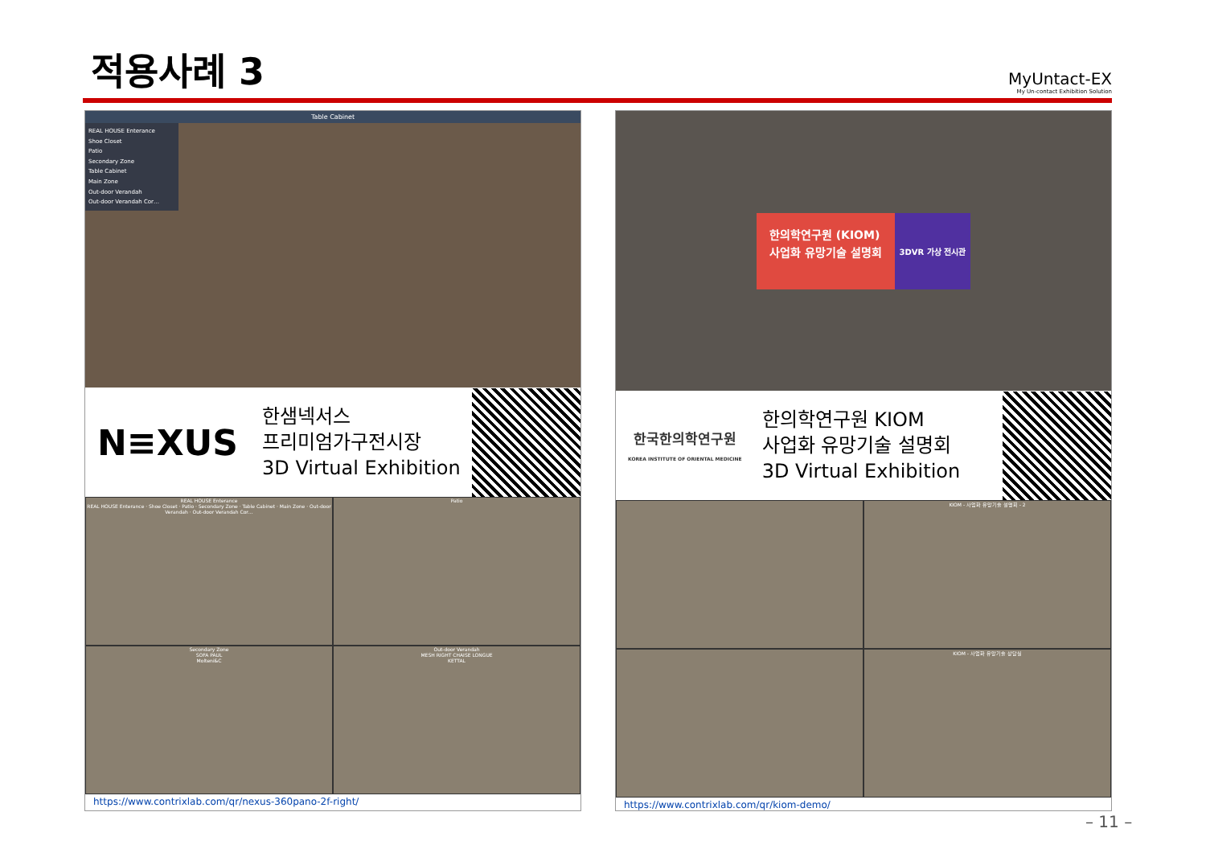적용사례 3
MyUntact-EX
My Un-contact Exhibition Solution
Table Cabinet
REAL HOUSE Enterance
Shoe Closet
Patio
Secondary Zone
Table Cabinet
Main Zone
Out-door Verandah
Out-door Verandah Cor…
N≡XUS
한샘넥서스
프리미엄가구전시장
3D Virtual Exhibition
REAL HOUSE Enterance
REAL HOUSE Enterance · Shoe Closet · Patio · Secondary Zone · Table Cabinet · Main Zone · Out-door Verandah · Out-door Verandah Cor…
Patio
Secondary Zone
SOFA PAUL
Molteni&C
Out-door Verandah
MESH RIGHT CHAISE LONGUE
KETTAL
https://www.contrixlab.com/qr/nexus-360pano-2f-right/
한의학연구원 (KIOM)
사업화 유망기술 설명회
3DVR 가상 전시관
한국한의학연구원
KOREA INSTITUTE OF ORIENTAL MEDICINE
한의학연구원 KIOM
사업화 유망기술 설명회
3D Virtual Exhibition
KIOM - 사업화 유망기술 설명회 - 2
KIOM - 사업화 유망기술 상담실
https://www.contrixlab.com/qr/kiom-demo/
– 11 –